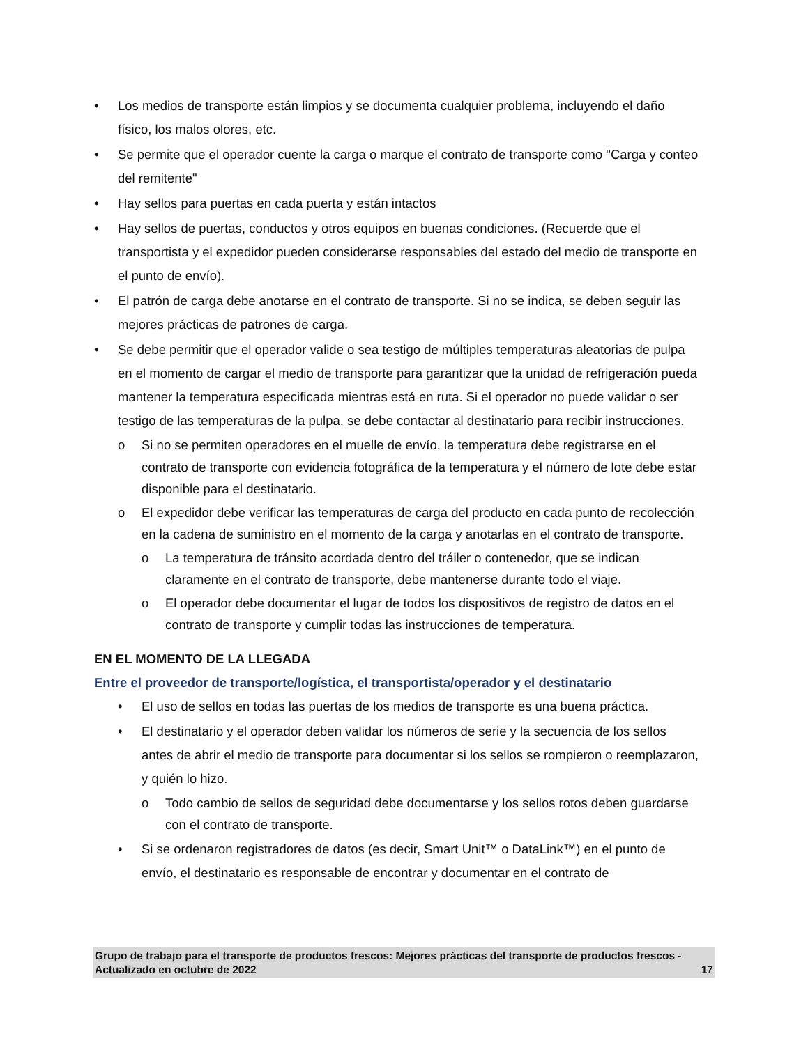• Los medios de transporte están limpios y se documenta cualquier problema, incluyendo el daño físico, los malos olores, etc.
• Se permite que el operador cuente la carga o marque el contrato de transporte como "Carga y conteo del remitente"
• Hay sellos para puertas en cada puerta y están intactos
• Hay sellos de puertas, conductos y otros equipos en buenas condiciones. (Recuerde que el transportista y el expedidor pueden considerarse responsables del estado del medio de transporte en el punto de envío).
• El patrón de carga debe anotarse en el contrato de transporte. Si no se indica, se deben seguir las mejores prácticas de patrones de carga.
• Se debe permitir que el operador valide o sea testigo de múltiples temperaturas aleatorias de pulpa en el momento de cargar el medio de transporte para garantizar que la unidad de refrigeración pueda mantener la temperatura especificada mientras está en ruta. Si el operador no puede validar o ser testigo de las temperaturas de la pulpa, se debe contactar al destinatario para recibir instrucciones.
o Si no se permiten operadores en el muelle de envío, la temperatura debe registrarse en el contrato de transporte con evidencia fotográfica de la temperatura y el número de lote debe estar disponible para el destinatario.
o El expedidor debe verificar las temperaturas de carga del producto en cada punto de recolección en la cadena de suministro en el momento de la carga y anotarlas en el contrato de transporte.
o La temperatura de tránsito acordada dentro del tráiler o contenedor, que se indican claramente en el contrato de transporte, debe mantenerse durante todo el viaje.
o El operador debe documentar el lugar de todos los dispositivos de registro de datos en el contrato de transporte y cumplir todas las instrucciones de temperatura.
EN EL MOMENTO DE LA LLEGADA
Entre el proveedor de transporte/logística, el transportista/operador y el destinatario
• El uso de sellos en todas las puertas de los medios de transporte es una buena práctica.
• El destinatario y el operador deben validar los números de serie y la secuencia de los sellos antes de abrir el medio de transporte para documentar si los sellos se rompieron o reemplazaron, y quién lo hizo.
o Todo cambio de sellos de seguridad debe documentarse y los sellos rotos deben guardarse con el contrato de transporte.
• Si se ordenaron registradores de datos (es decir, Smart Unit™ o DataLink™) en el punto de envío, el destinatario es responsable de encontrar y documentar en el contrato de
Grupo de trabajo para el transporte de productos frescos: Mejores prácticas del transporte de productos frescos - Actualizado en octubre de 2022 17